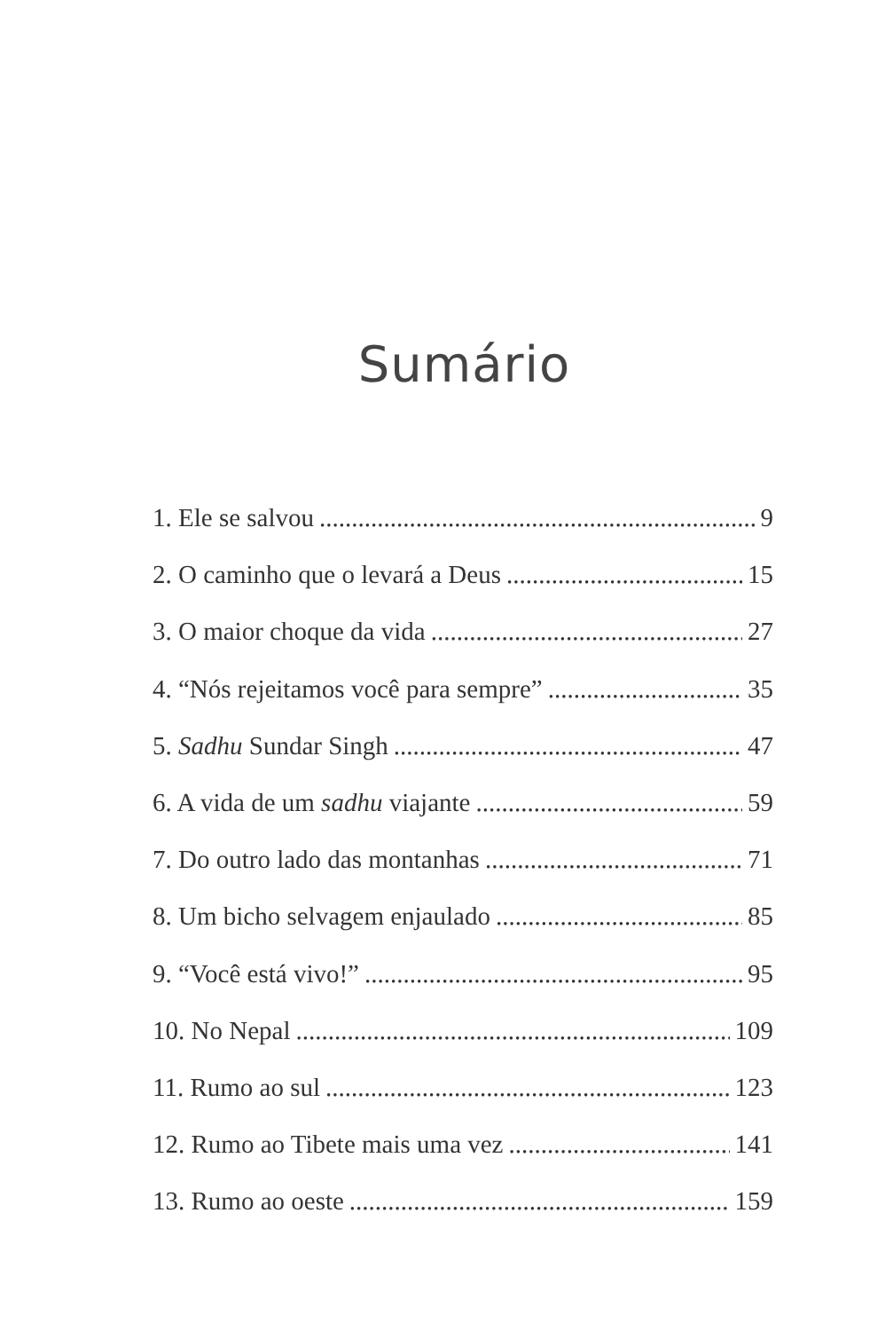Sumário
1. Ele se salvou 9
2. O caminho que o levará a Deus 15
3. O maior choque da vida 27
4. “Nós rejeitamos você para sempre” 35
5. Sadhu Sundar Singh 47
6. A vida de um sadhu viajante 59
7. Do outro lado das montanhas 71
8. Um bicho selvagem enjaulado 85
9. “Você está vivo!” 95
10. No Nepal 109
11. Rumo ao sul 123
12. Rumo ao Tibete mais uma vez 141
13. Rumo ao oeste 159